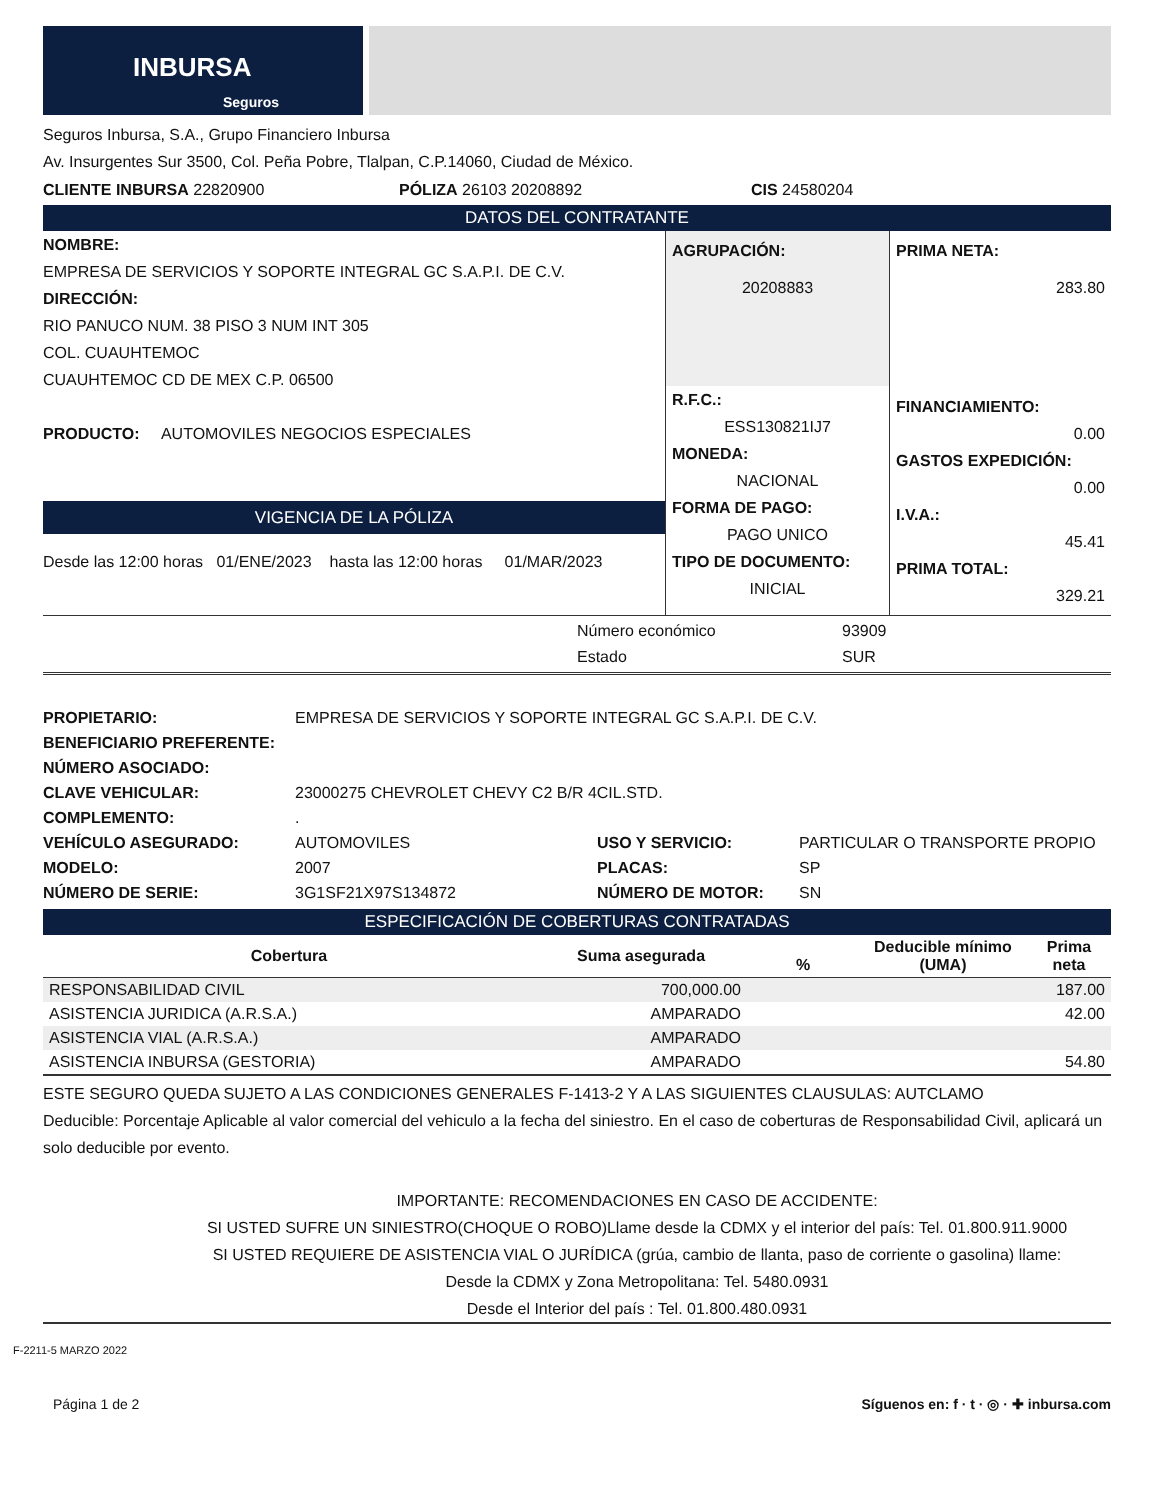INBURSA
Seguros
Seguros Inbursa, S.A., Grupo Financiero Inbursa
Av. Insurgentes Sur 3500, Col. Peña Pobre, Tlalpan, C.P.14060, Ciudad de México.
CLIENTE INBURSA 22820900 PÓLIZA 26103 20208892 CIS 24580204
DATOS DEL CONTRATANTE
NOMBRE:
EMPRESA DE SERVICIOS Y SOPORTE INTEGRAL GC S.A.P.I. DE C.V.
DIRECCIÓN:
RIO PANUCO NUM. 38 PISO 3 NUM INT 305
COL. CUAUHTEMOC
CUAUHTEMOC CD DE MEX C.P. 06500
PRODUCTO: AUTOMOVILES NEGOCIOS ESPECIALES
VIGENCIA DE LA PÓLIZA
Desde las 12:00 horas 01/ENE/2023 hasta las 12:00 horas 01/MAR/2023
AGRUPACIÓN:
20208883
R.F.C.:
ESS130821IJ7
MONEDA:
NACIONAL
FORMA DE PAGO:
PAGO UNICO
TIPO DE DOCUMENTO:
INICIAL
PRIMA NETA:
283.80
FINANCIAMIENTO:
0.00
GASTOS EXPEDICIÓN:
0.00
I.V.A.:
45.41
PRIMA TOTAL:
329.21
Número económico 93909
Estado SUR
| PROPIETARIO: | EMPRESA DE SERVICIOS Y SOPORTE INTEGRAL GC S.A.P.I. DE C.V. | | |
| BENEFICIARIO PREFERENTE: | | | |
| NÚMERO ASOCIADO: | | | |
| CLAVE VEHICULAR: | 23000275 CHEVROLET CHEVY C2 B/R 4CIL.STD. | | |
| COMPLEMENTO: | . | | |
| VEHÍCULO ASEGURADO: | AUTOMOVILES | USO Y SERVICIO: | PARTICULAR O TRANSPORTE PROPIO |
| MODELO: | 2007 | PLACAS: | SP |
| NÚMERO DE SERIE: | 3G1SF21X97S134872 | NÚMERO DE MOTOR: | SN |
ESPECIFICACIÓN DE COBERTURAS CONTRATADAS
| Cobertura | Suma asegurada | % | Deducible mínimo (UMA) | Prima neta |
| --- | --- | --- | --- | --- |
| RESPONSABILIDAD CIVIL | 700,000.00 | | | 187.00 |
| ASISTENCIA JURIDICA (A.R.S.A.) | AMPARADO | | | 42.00 |
| ASISTENCIA VIAL (A.R.S.A.) | AMPARADO | | | |
| ASISTENCIA INBURSA (GESTORIA) | AMPARADO | | | 54.80 |
ESTE SEGURO QUEDA SUJETO A LAS CONDICIONES GENERALES F-1413-2 Y A LAS SIGUIENTES CLAUSULAS: AUTCLAMO
Deducible: Porcentaje Aplicable al valor comercial del vehiculo a la fecha del siniestro. En el caso de coberturas de Responsabilidad Civil, aplicará un solo deducible por evento.
IMPORTANTE: RECOMENDACIONES EN CASO DE ACCIDENTE:
SI USTED SUFRE UN SINIESTRO(CHOQUE O ROBO)Llame desde la CDMX y el interior del país: Tel. 01.800.911.9000
SI USTED REQUIERE DE ASISTENCIA VIAL O JURÍDICA (grúa, cambio de llanta, paso de corriente o gasolina) llame:
Desde la CDMX y Zona Metropolitana: Tel. 5480.0931
Desde el Interior del país : Tel. 01.800.480.0931
F-2211-5 MARZO 2022
Página 1 de 2 Síguenos en: f · t · ◎ · ✚ inbursa.com